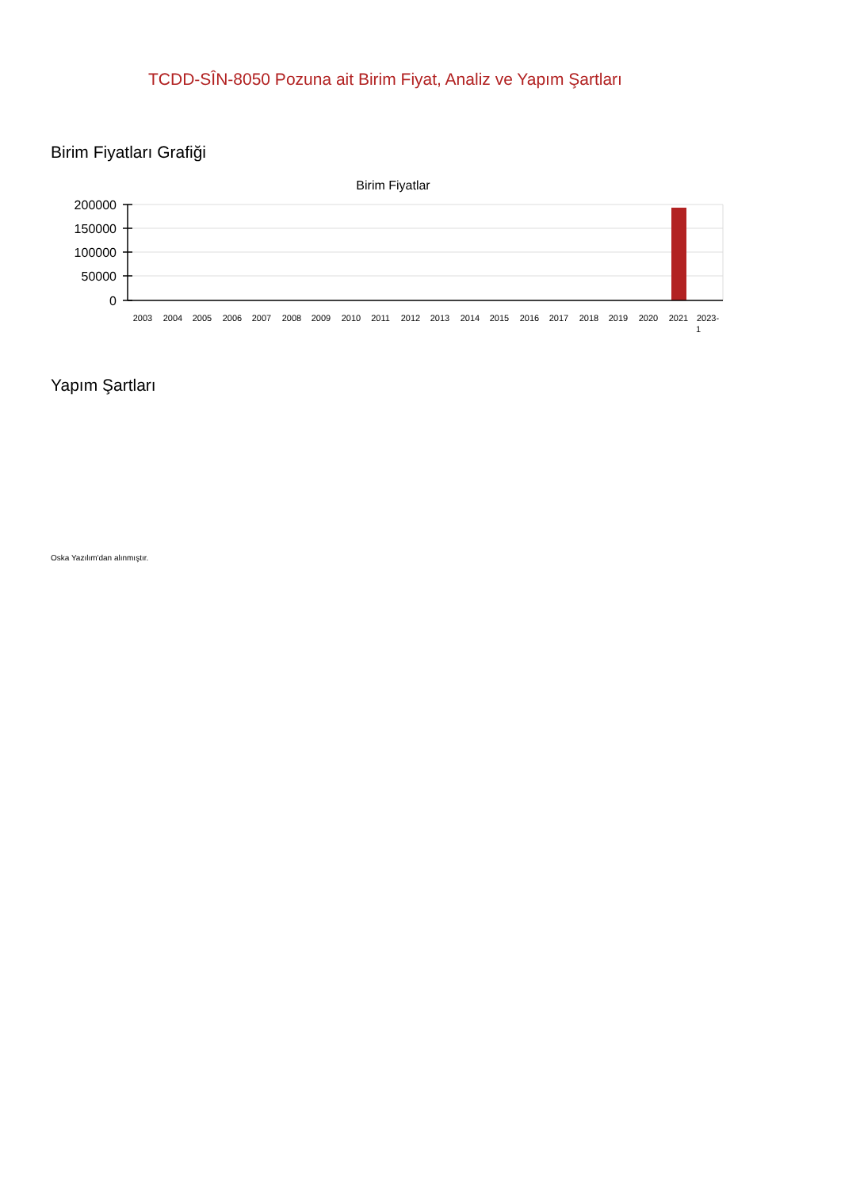TCDD-SÎN-8050 Pozuna ait Birim Fiyat, Analiz ve Yapım Şartları
Birim Fiyatları Grafiği
Birim Fiyatlar
200000
150000
100000
50000
0
2003
2004
2005
2006
2007
2008
2009
2010
2011
2012
2013
2014
2015
2016
2017
2018
2019
2020
2021
2023-
1
Yapım Şartları
Oska Yazılım'dan alınmıştır.